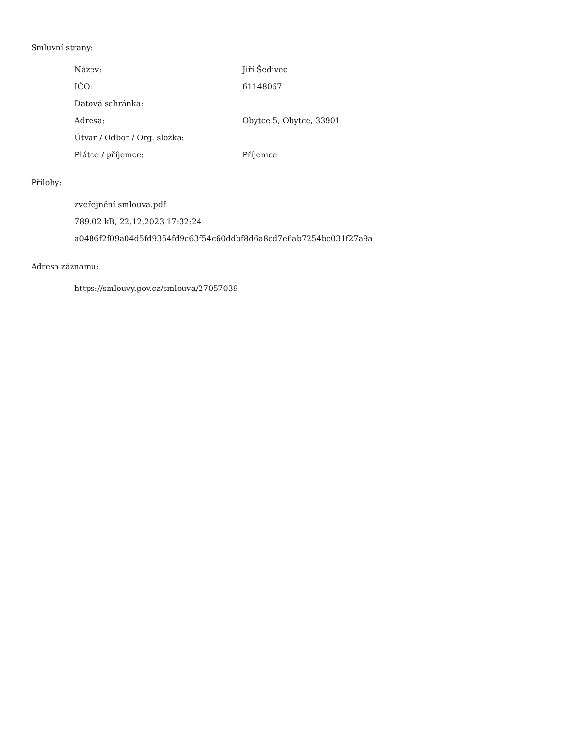Smluvní strany:
| Název: | Jiří Šedivec |
| IČO: | 61148067 |
| Datová schránka: | |
| Adresa: | Obytce 5, Obytce, 33901 |
| Útvar / Odbor / Org. složka: | |
| Plátce / příjemce: | Příjemce |
Přílohy:
zveřejnění smlouva.pdf
789.02 kB, 22.12.2023 17:32:24
a0486f2f09a04d5fd9354fd9c63f54c60ddbf8d6a8cd7e6ab7254bc031f27a9a
Adresa záznamu:
https://smlouvy.gov.cz/smlouva/27057039